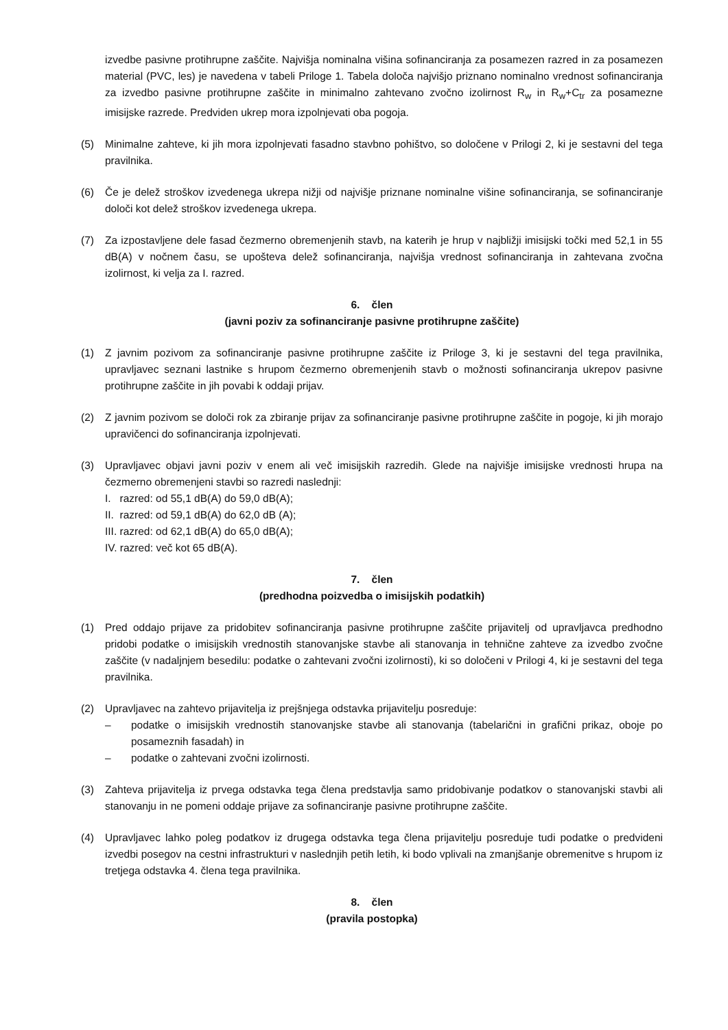izvedbe pasivne protihrupne zaščite. Najvišja nominalna višina sofinanciranja za posamezen razred in za posamezen material (PVC, les) je navedena v tabeli Priloge 1. Tabela določa najvišjo priznano nominalno vrednost sofinanciranja za izvedbo pasivne protihrupne zaščite in minimalno zahtevano zvočno izolirnost R<sub>w</sub> in R<sub>w</sub>+C<sub>tr</sub> za posamezne imisijske razrede. Predviden ukrep mora izpolnjevati oba pogoja.
(5) Minimalne zahteve, ki jih mora izpolnjevati fasadno stavbno pohištvo, so določene v Prilogi 2, ki je sestavni del tega pravilnika.
(6) Če je delež stroškov izvedenega ukrepa nižji od najvišje priznane nominalne višine sofinanciranja, se sofinanciranje določi kot delež stroškov izvedenega ukrepa.
(7) Za izpostavljene dele fasad čezmerno obremenjenih stavb, na katerih je hrup v najbližji imisijski točki med 52,1 in 55 dB(A) v nočnem času, se upošteva delež sofinanciranja, najvišja vrednost sofinanciranja in zahtevana zvočna izolirnost, ki velja za I. razred.
6. člen
(javni poziv za sofinanciranje pasivne protihrupne zaščite)
(1) Z javnim pozivom za sofinanciranje pasivne protihrupne zaščite iz Priloge 3, ki je sestavni del tega pravilnika, upravljavec seznani lastnike s hrupom čezmerno obremenjenih stavb o možnosti sofinanciranja ukrepov pasivne protihrupne zaščite in jih povabi k oddaji prijav.
(2) Z javnim pozivom se določi rok za zbiranje prijav za sofinanciranje pasivne protihrupne zaščite in pogoje, ki jih morajo upravičenci do sofinanciranja izpolnjevati.
(3) Upravljavec objavi javni poziv v enem ali več imisijskih razredih. Glede na najvišje imisijske vrednosti hrupa na čezmerno obremenjeni stavbi so razredi naslednji:
I. razred: od 55,1 dB(A) do 59,0 dB(A);
II. razred: od 59,1 dB(A) do 62,0 dB (A);
III. razred: od 62,1 dB(A) do 65,0 dB(A);
IV. razred: več kot 65 dB(A).
7. člen
(predhodna poizvedba o imisijskih podatkih)
(1) Pred oddajo prijave za pridobitev sofinanciranja pasivne protihrupne zaščite prijavitelj od upravljavca predhodno pridobi podatke o imisijskih vrednostih stanovanjske stavbe ali stanovanja in tehnične zahteve za izvedbo zvočne zaščite (v nadaljnjem besedilu: podatke o zahtevani zvočni izolirnosti), ki so določeni v Prilogi 4, ki je sestavni del tega pravilnika.
(2) Upravljavec na zahtevo prijavitelja iz prejšnjega odstavka prijavitelju posreduje:
– podatke o imisijskih vrednostih stanovanjske stavbe ali stanovanja (tabelarični in grafični prikaz, oboje po posameznih fasadah) in
– podatke o zahtevani zvočni izolirnosti.
(3) Zahteva prijavitelja iz prvega odstavka tega člena predstavlja samo pridobivanje podatkov o stanovanjski stavbi ali stanovanju in ne pomeni oddaje prijave za sofinanciranje pasivne protihrupne zaščite.
(4) Upravljavec lahko poleg podatkov iz drugega odstavka tega člena prijavitelju posreduje tudi podatke o predvideni izvedbi posegov na cestni infrastrukturi v naslednjih petih letih, ki bodo vplivali na zmanjšanje obremenitve s hrupom iz tretjega odstavka 4. člena tega pravilnika.
8. člen
(pravila postopka)